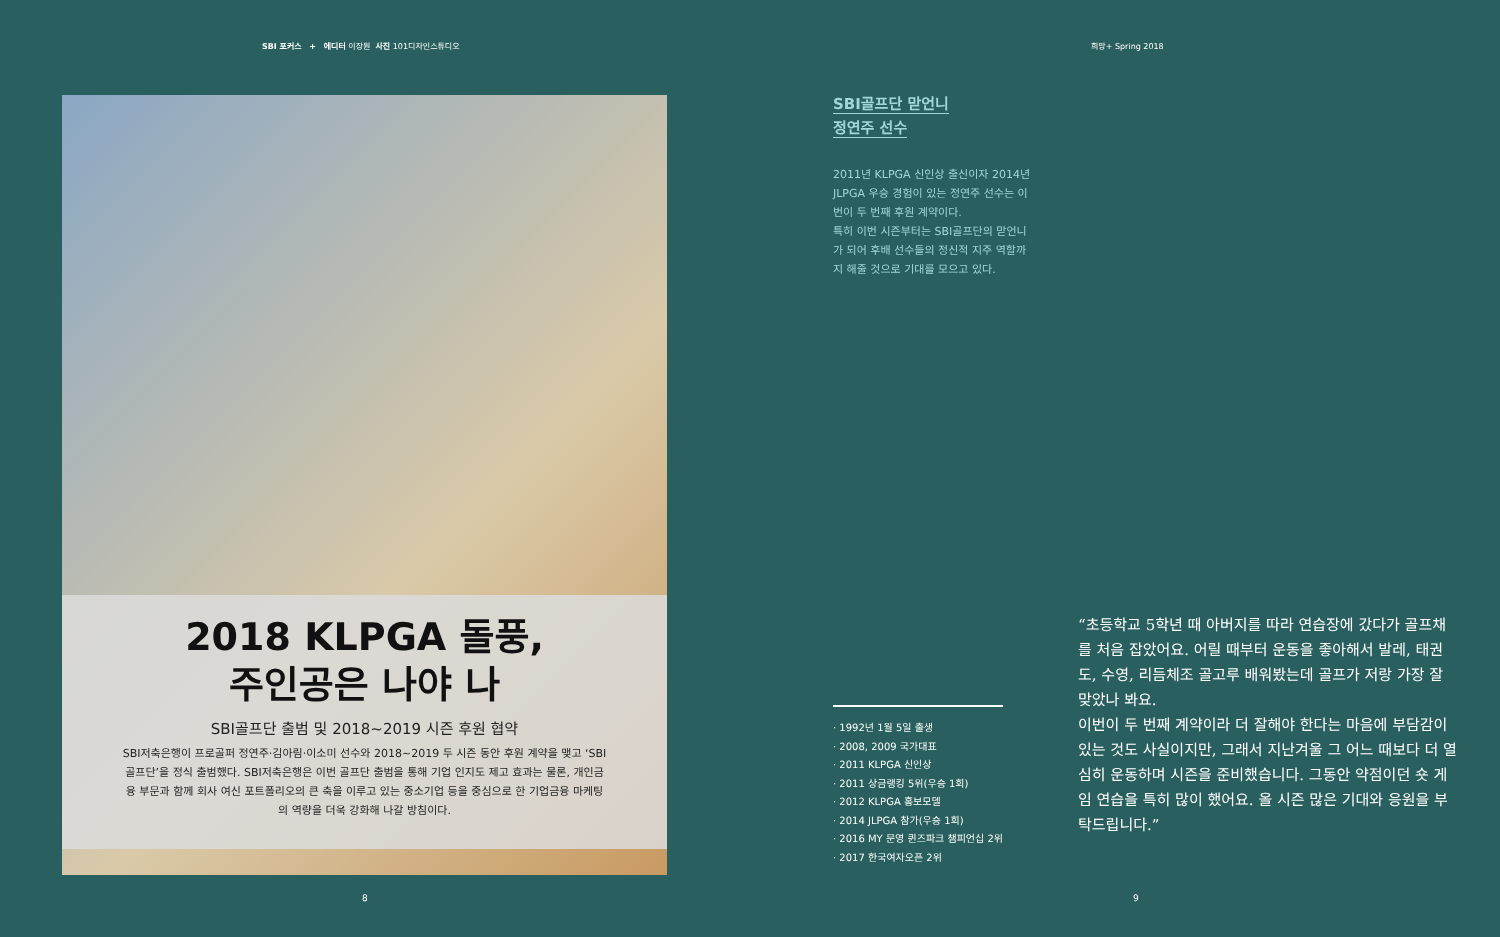SBI 포커스 + 에디터 이장원 사진 101디자인스튜디오
2018 KLPGA 돌풍,
주인공은 나야 나
SBI골프단 출범 및 2018~2019 시즌 후원 협약
SBI저축은행이 프로골퍼 정연주·김아림·이소미 선수와 2018~2019 두 시즌 동안 후원 계약을 맺고 ‘SBI골프단’을 정식 출범했다. SBI저축은행은 이번 골프단 출범을 통해 기업 인지도 제고 효과는 물론, 개인금융 부문과 함께 회사 여신 포트폴리오의 큰 축을 이루고 있는 중소기업 등을 중심으로 한 기업금융 마케팅의 역량을 더욱 강화해 나갈 방침이다.
8
희망+ Spring 2018
SBI골프단 맏언니
정연주 선수
2011년 KLPGA 신인상 출신이자 2014년 JLPGA 우승 경험이 있는 정연주 선수는 이번이 두 번째 후원 계약이다.
특히 이번 시즌부터는 SBI골프단의 맏언니가 되어 후배 선수들의 정신적 지주 역할까지 해줄 것으로 기대를 모으고 있다.
“초등학교 5학년 때 아버지를 따라 연습장에 갔다가 골프채를 처음 잡았어요. 어릴 때부터 운동을 좋아해서 발레, 태권도, 수영, 리듬체조 골고루 배워봤는데 골프가 저랑 가장 잘 맞았나 봐요.
이번이 두 번째 계약이라 더 잘해야 한다는 마음에 부담감이 있는 것도 사실이지만, 그래서 지난겨울 그 어느 때보다 더 열심히 운동하며 시즌을 준비했습니다. 그동안 약점이던 숏 게임 연습을 특히 많이 했어요. 올 시즌 많은 기대와 응원을 부탁드립니다.”
· 1992년 1월 5일 출생
· 2008, 2009 국가대표
· 2011 KLPGA 신인상
· 2011 상금랭킹 5위(우승 1회)
· 2012 KLPGA 홍보모델
· 2014 JLPGA 참가(우승 1회)
· 2016 MY 문영 퀸즈파크 챔피언십 2위
· 2017 한국여자오픈 2위
9